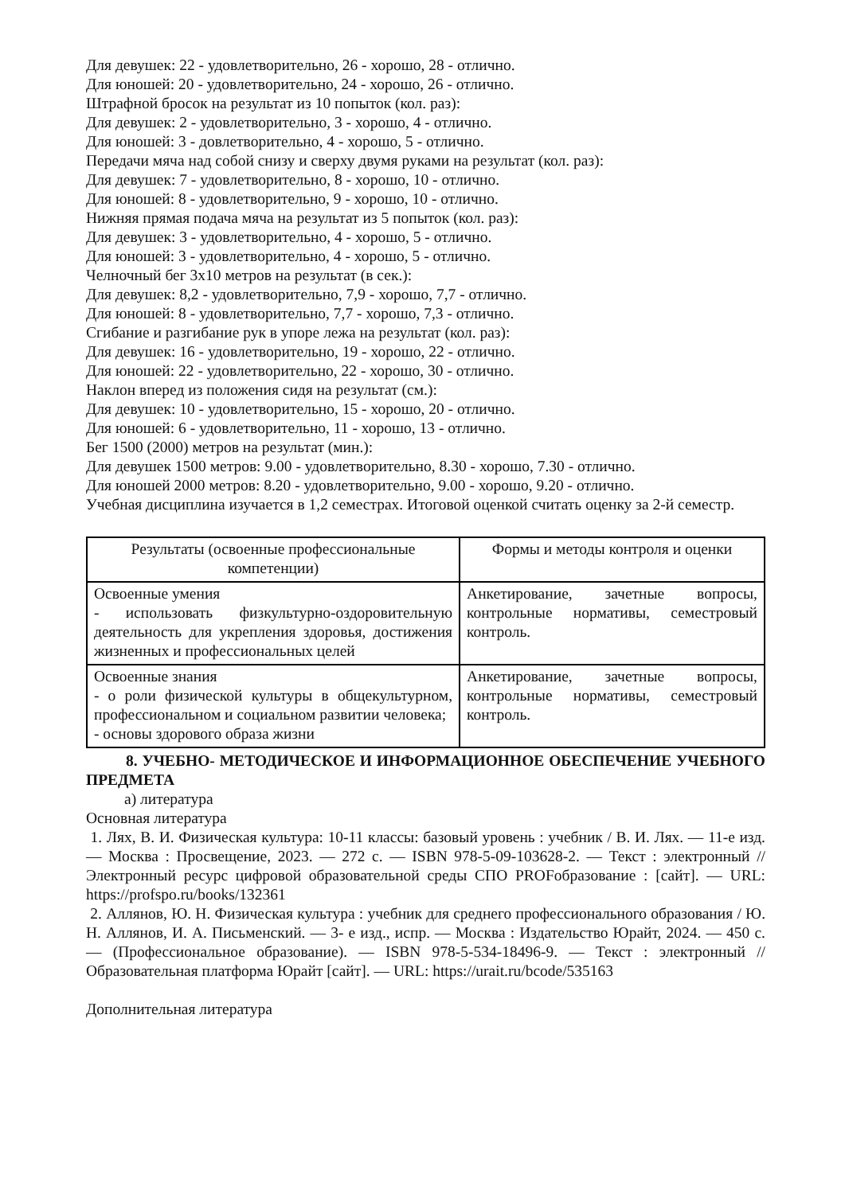Для девушек: 22 - удовлетворительно, 26 - хорошо, 28 - отлично.
Для юношей: 20 - удовлетворительно, 24 - хорошо, 26 - отлично.
Штрафной бросок на результат из 10 попыток (кол. раз):
Для девушек: 2 - удовлетворительно, 3 - хорошо, 4 - отлично.
Для юношей: 3 - довлетворительно, 4 - хорошо, 5 - отлично.
Передачи мяча над собой снизу и сверху двумя руками на результат (кол. раз):
Для девушек: 7 - удовлетворительно, 8 - хорошо, 10 - отлично.
Для юношей: 8 - удовлетворительно, 9 - хорошо, 10 - отлично.
Нижняя прямая подача мяча на результат из 5 попыток (кол. раз):
Для девушек: 3 - удовлетворительно, 4 - хорошо, 5 - отлично.
Для юношей: 3 - удовлетворительно, 4 - хорошо, 5 - отлично.
Челночный бег 3х10 метров на результат (в сек.):
Для девушек: 8,2 - удовлетворительно, 7,9 - хорошо, 7,7 - отлично.
Для юношей: 8 - удовлетворительно, 7,7 - хорошо, 7,3 - отлично.
Сгибание и разгибание рук в упоре лежа на результат (кол. раз):
Для девушек: 16 - удовлетворительно, 19 - хорошо, 22 - отлично.
Для юношей: 22 - удовлетворительно, 22 - хорошо, 30 - отлично.
Наклон вперед из положения сидя на результат (см.):
Для девушек: 10 - удовлетворительно, 15 - хорошо, 20 - отлично.
Для юношей: 6 - удовлетворительно, 11 - хорошо, 13 - отлично.
Бег 1500 (2000) метров на результат (мин.):
Для девушек 1500 метров: 9.00 - удовлетворительно, 8.30 - хорошо, 7.30 - отлично.
Для юношей 2000 метров: 8.20 - удовлетворительно, 9.00 - хорошо, 9.20 - отлично.
Учебная дисциплина изучается в 1,2 семестрах. Итоговой оценкой считать оценку за 2-й семестр.
| Результаты (освоенные профессиональные компетенции) | Формы и методы контроля и оценки |
| --- | --- |
| Освоенные умения - использовать физкультурно-оздоровительную деятельность для укрепления здоровья, достижения жизненных и профессиональных целей | Анкетирование, зачетные вопросы, контрольные нормативы, семестровый контроль. |
| Освоенные знания - о роли физической культуры в общекультурном, профессиональном и социальном развитии человека; - основы здорового образа жизни | Анкетирование, зачетные вопросы, контрольные нормативы, семестровый контроль. |
8. УЧЕБНО- МЕТОДИЧЕСКОЕ И ИНФОРМАЦИОННОЕ ОБЕСПЕЧЕНИЕ УЧЕБНОГО ПРЕДМЕТА
а) литература
Основная литература
1. Лях, В. И. Физическая культура: 10-11 классы: базовый уровень : учебник / В. И. Лях. — 11-е изд. — Москва : Просвещение, 2023. — 272 с. — ISBN 978-5-09-103628-2. — Текст : электронный // Электронный ресурс цифровой образовательной среды СПО PROFобразование : [сайт]. — URL: https://profspo.ru/books/132361
2. Аллянов, Ю. Н. Физическая культура : учебник для среднего профессионального образования / Ю. Н. Аллянов, И. А. Письменский. — 3- е изд., испр. — Москва : Издательство Юрайт, 2024. — 450 с. — (Профессиональное образование). — ISBN 978-5-534-18496-9. — Текст : электронный // Образовательная платформа Юрайт [сайт]. — URL: https://urait.ru/bcode/535163
Дополнительная литература